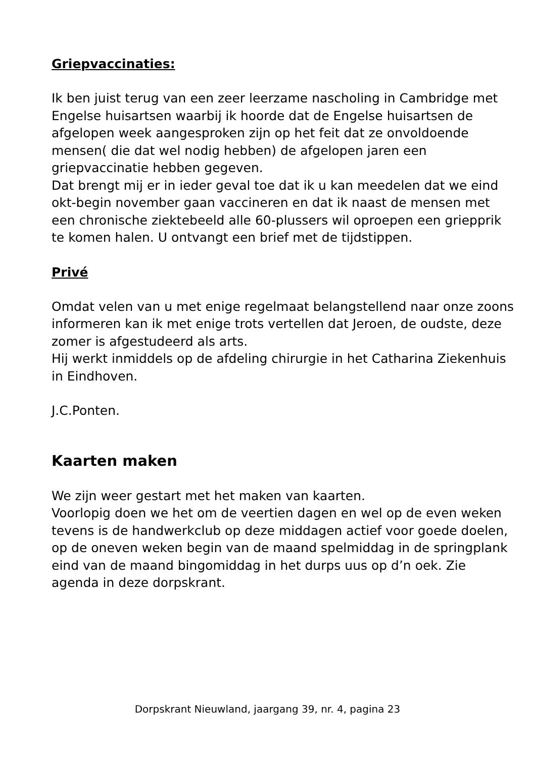Griepvaccinaties:
Ik ben juist terug van een zeer leerzame nascholing in Cambridge met Engelse huisartsen waarbij ik hoorde dat de Engelse huisartsen de afgelopen week aangesproken zijn op het feit dat ze onvoldoende mensen( die dat wel nodig hebben) de afgelopen jaren een griepvaccinatie hebben gegeven.
Dat brengt mij er in ieder geval toe dat ik u kan meedelen dat we eind okt-begin november gaan vaccineren en dat ik naast de mensen met een chronische ziektebeeld alle 60-plussers wil oproepen een griepprik te komen halen. U ontvangt een brief met de tijdstippen.
Privé
Omdat velen van u met enige regelmaat belangstellend naar onze zoons informeren kan ik met enige trots vertellen dat Jeroen, de oudste, deze zomer is afgestudeerd als arts.
Hij werkt inmiddels op de afdeling chirurgie in het Catharina Ziekenhuis in Eindhoven.
J.C.Ponten.
Kaarten maken
We zijn weer gestart met het maken van kaarten.
Voorlopig doen we het om de veertien dagen en wel op de even weken tevens is de handwerkclub op deze middagen actief voor goede doelen, op de oneven weken begin van de maand spelmiddag in de springplank eind van de maand bingomiddag in het durps uus op d’n oek. Zie agenda in deze dorpskrant.
Dorpskrant Nieuwland, jaargang 39, nr. 4, pagina 23